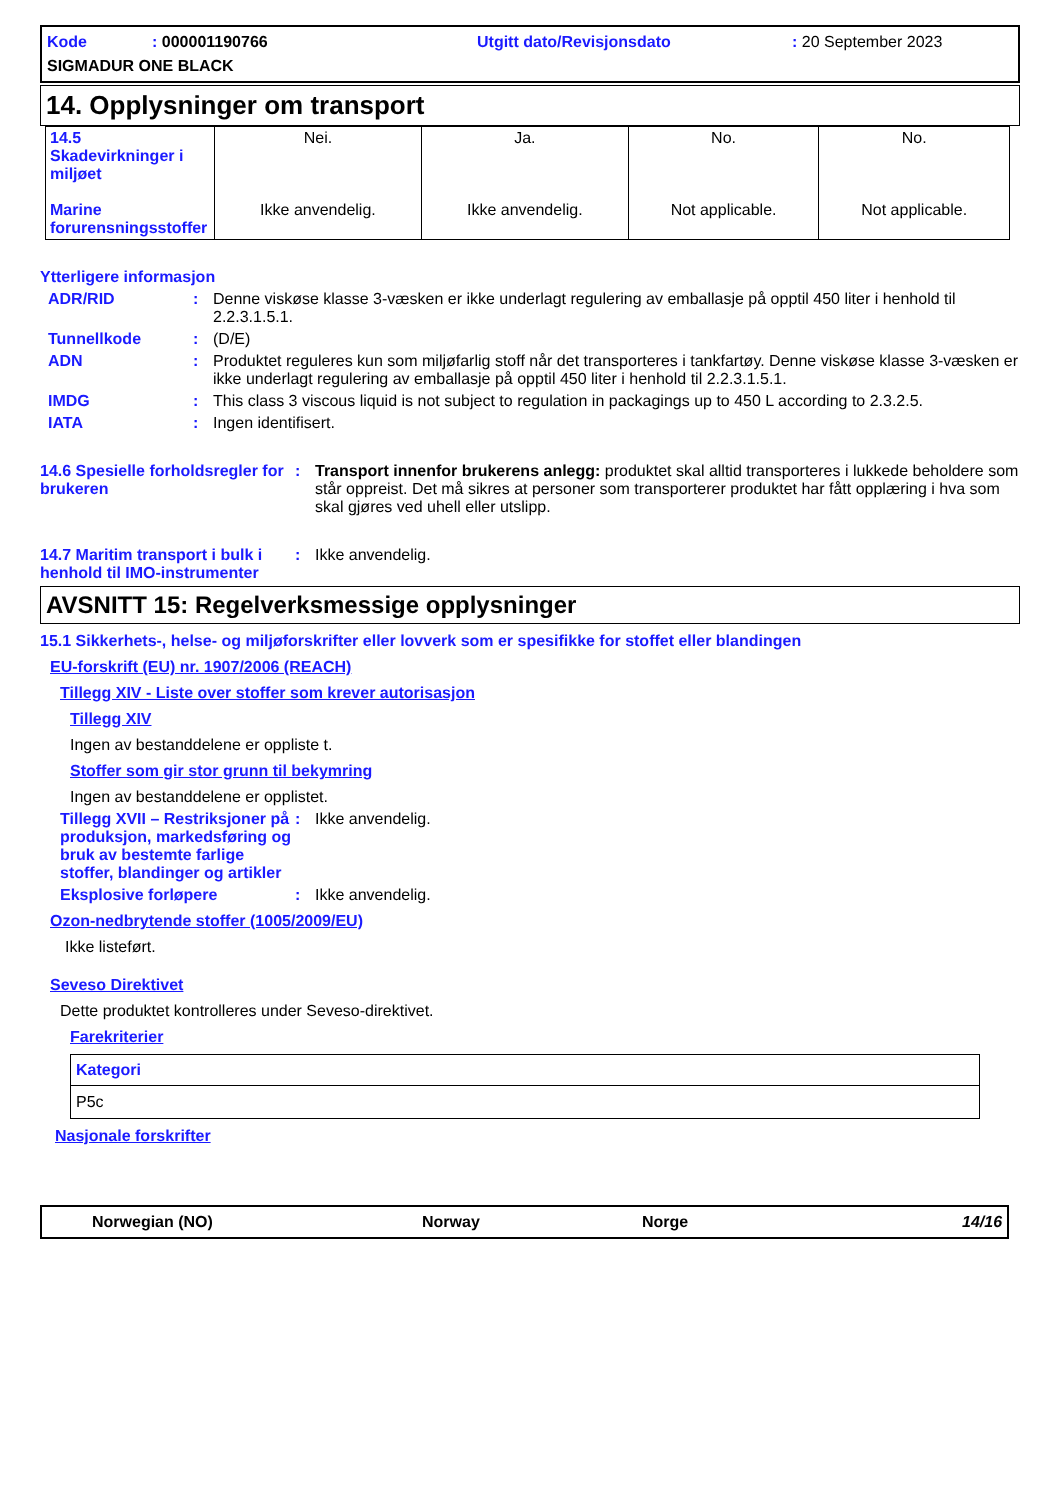Kode: 000001190766
Utgitt dato/Revisjonsdato
: 20 September 2023
SIGMADUR ONE BLACK
14. Opplysninger om transport
| 14.5 Skadevirkninger i miljøet Marine forurensningsstoffer | Nei. Ikke anvendelig. | Ja. Ikke anvendelig. | No. Not applicable. | No. Not applicable. |
Ytterligere informasjon
ADR/RID : Denne viskøse klasse 3-væsken er ikke underlagt regulering av emballasje på opptil 450 liter i henhold til 2.2.3.1.5.1.
Tunnellkode : (D/E)
ADN : Produktet reguleres kun som miljøfarlig stoff når det transporteres i tankfartøy. Denne viskøse klasse 3-væsken er ikke underlagt regulering av emballasje på opptil 450 liter i henhold til 2.2.3.1.5.1.
IMDG : This class 3 viscous liquid is not subject to regulation in packagings up to 450 L according to 2.3.2.5.
IATA : Ingen identifisert.
14.6 Spesielle forholdsregler for brukeren
: Transport innenfor brukerens anlegg: produktet skal alltid transporteres i lukkede beholdere som står oppreist. Det må sikres at personer som transporterer produktet har fått opplæring i hva som skal gjøres ved uhell eller utslipp.
14.7 Maritim transport i bulk i henhold til IMO-instrumenter
: Ikke anvendelig.
AVSNITT 15: Regelverksmessige opplysninger
15.1 Sikkerhets-, helse- og miljøforskrifter eller lovverk som er spesifikke for stoffet eller blandingen
EU-forskrift (EU) nr. 1907/2006 (REACH)
Tillegg XIV - Liste over stoffer som krever autorisasjon
Tillegg XIV
Ingen av bestanddelene er oppliste t.
Stoffer som gir stor grunn til bekymring
Ingen av bestanddelene er opplistet.
Tillegg XVII – Restriksjoner på produksjon, markedsføring og bruk av bestemte farlige stoffer, blandinger og artikler
: Ikke anvendelig.
Eksplosive forløpere : Ikke anvendelig.
Ozon-nedbrytende stoffer (1005/2009/EU)
Ikke listeført.
Seveso Direktivet
Dette produktet kontrolleres under Seveso-direktivet.
Farekriterier
| Kategori |
| --- |
| P5c |
Nasjonale forskrifter
Norwegian (NO) Norway Norge 14/16